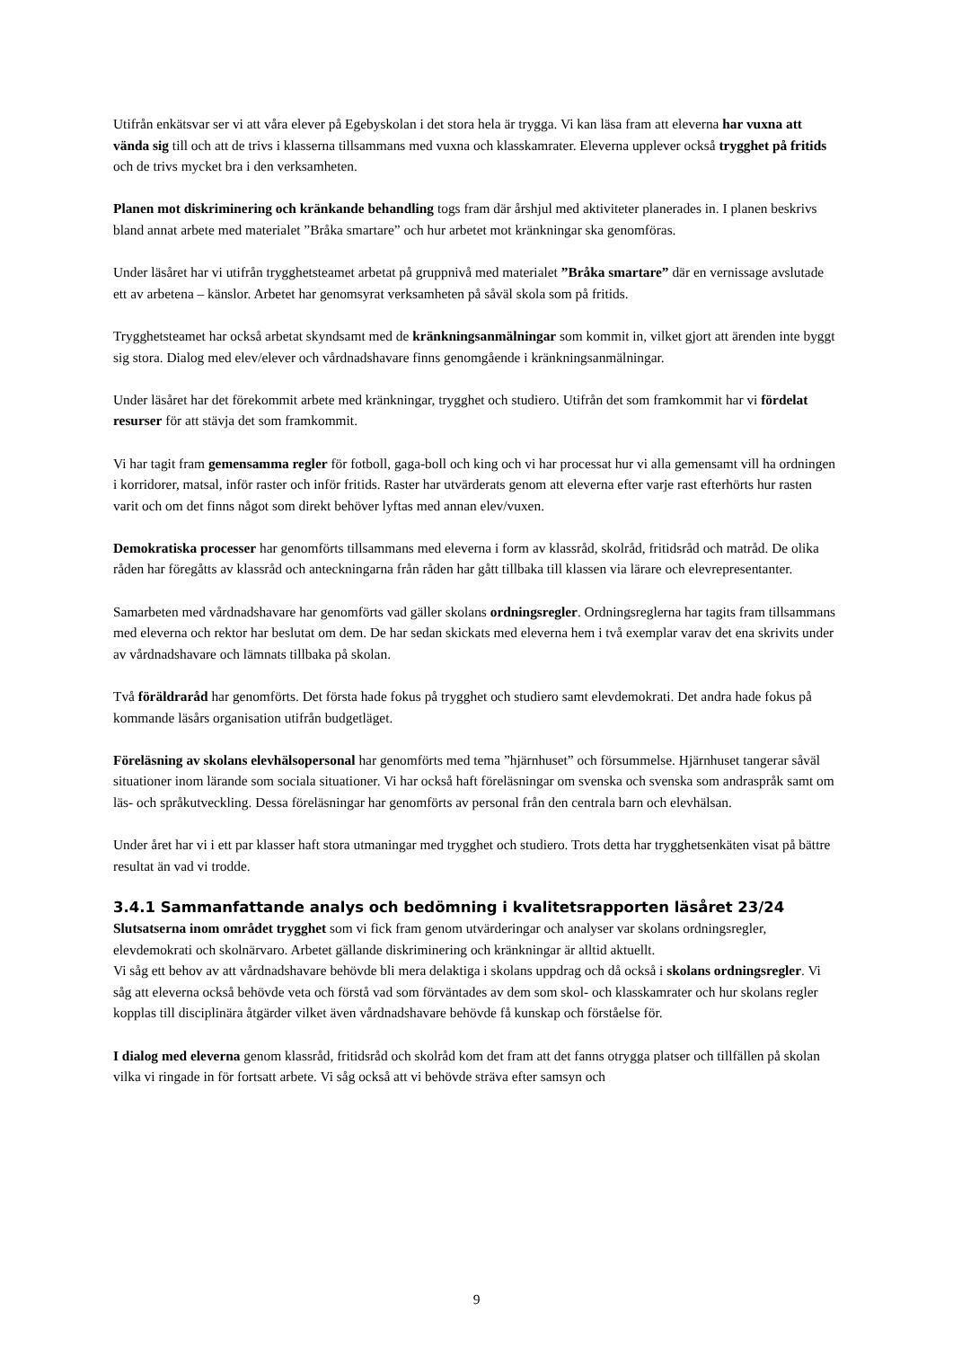Utifrån enkätsvar ser vi att våra elever på Egebyskolan i det stora hela är trygga. Vi kan läsa fram att eleverna har vuxna att vända sig till och att de trivs i klasserna tillsammans med vuxna och klasskamrater. Eleverna upplever också trygghet på fritids och de trivs mycket bra i den verksamheten.
Planen mot diskriminering och kränkande behandling togs fram där årshjul med aktiviteter planerades in. I planen beskrivs bland annat arbete med materialet ”Bråka smartare” och hur arbetet mot kränkningar ska genomföras.
Under läsåret har vi utifrån trygghetsteamet arbetat på gruppnivå med materialet ”Bråka smartare” där en vernissage avslutade ett av arbetena – känslor. Arbetet har genomsyrat verksamheten på såväl skola som på fritids.
Trygghetsteamet har också arbetat skyndsamt med de kränkningsanmälningar som kommit in, vilket gjort att ärenden inte byggt sig stora. Dialog med elev/elever och vårdnadshavare finns genomgående i kränkningsanmälningar.
Under läsåret har det förekommit arbete med kränkningar, trygghet och studiero. Utifrån det som framkommit har vi fördelat resurser för att stävja det som framkommit.
Vi har tagit fram gemensamma regler för fotboll, gaga-boll och king och vi har processat hur vi alla gemensamt vill ha ordningen i korridorer, matsal, inför raster och inför fritids. Raster har utvärderats genom att eleverna efter varje rast efterhörts hur rasten varit och om det finns något som direkt behöver lyftas med annan elev/vuxen.
Demokratiska processer har genomförts tillsammans med eleverna i form av klassråd, skolråd, fritidsråd och matråd. De olika råden har föregåtts av klassråd och anteckningarna från råden har gått tillbaka till klassen via lärare och elevrepresentanter.
Samarbeten med vårdnadshavare har genomförts vad gäller skolans ordningsregler. Ordningsreglerna har tagits fram tillsammans med eleverna och rektor har beslutat om dem. De har sedan skickats med eleverna hem i två exemplar varav det ena skrivits under av vårdnadshavare och lämnats tillbaka på skolan.
Två föräldraråd har genomförts. Det första hade fokus på trygghet och studiero samt elevdemokrati. Det andra hade fokus på kommande läsårs organisation utifrån budgetläget.
Föreläsning av skolans elevhälsopersonal har genomförts med tema ”hjärnhuset” och försummelse. Hjärnhuset tangerar såväl situationer inom lärande som sociala situationer. Vi har också haft föreläsningar om svenska och svenska som andraspråk samt om läs- och språkutveckling. Dessa föreläsningar har genomförts av personal från den centrala barn och elevhälsan.
Under året har vi i ett par klasser haft stora utmaningar med trygghet och studiero. Trots detta har trygghetsenkäten visat på bättre resultat än vad vi trodde.
3.4.1 Sammanfattande analys och bedömning i kvalitetsrapporten läsåret 23/24
Slutsatserna inom området trygghet som vi fick fram genom utvärderingar och analyser var skolans ordningsregler, elevdemokrati och skolnärvaro. Arbetet gällande diskriminering och kränkningar är alltid aktuellt.
Vi såg ett behov av att vårdnadshavare behövde bli mera delaktiga i skolans uppdrag och då också i skolans ordningsregler. Vi såg att eleverna också behövde veta och förstå vad som förväntades av dem som skol- och klasskamrater och hur skolans regler kopplas till disciplinära åtgärder vilket även vårdnadshavare behövde få kunskap och förståelse för.
I dialog med eleverna genom klassråd, fritidsråd och skolråd kom det fram att det fanns otrygga platser och tillfällen på skolan vilka vi ringade in för fortsatt arbete. Vi såg också att vi behövde sträva efter samsyn och
9